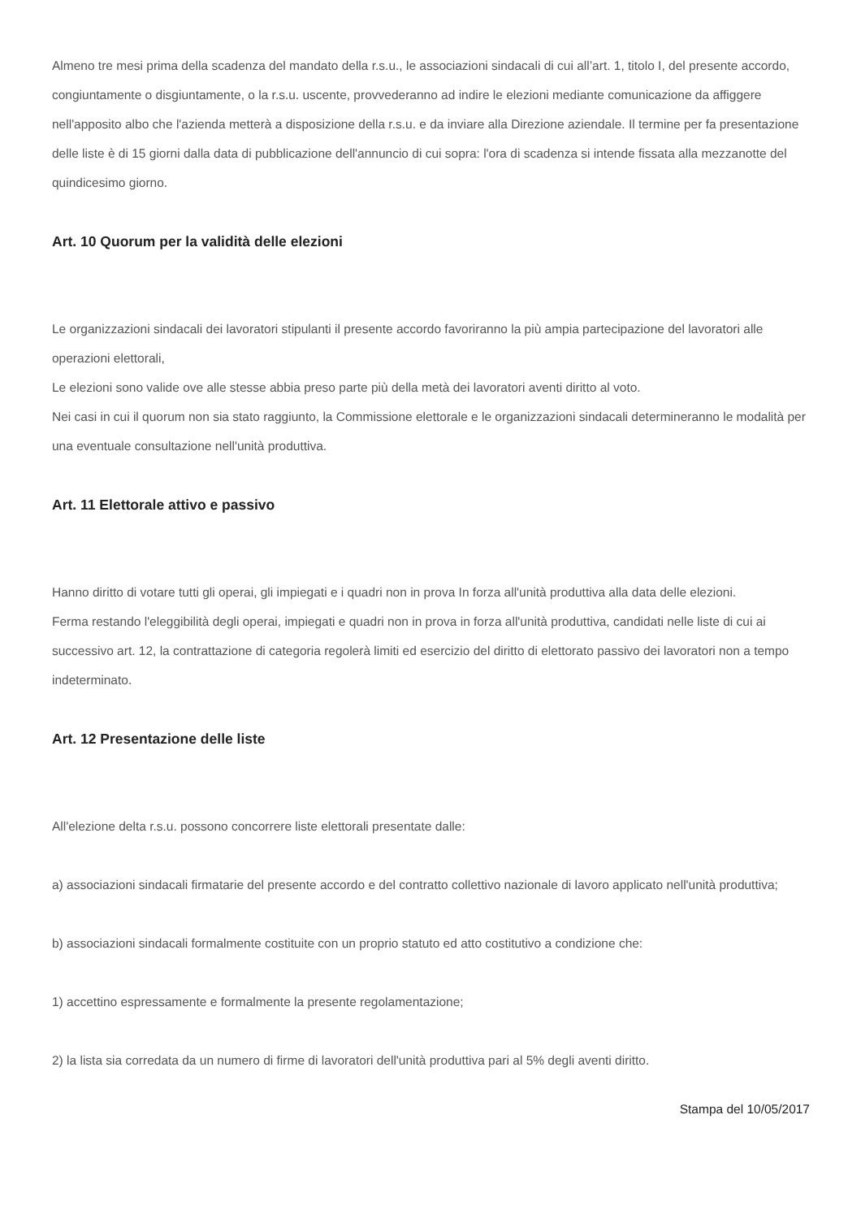Almeno tre mesi prima della scadenza del mandato della r.s.u., le associazioni sindacali di cui all’art. 1, titolo I, del presente accordo, congiuntamente o disgiuntamente, o la r.s.u. uscente, provvederanno ad indire le elezioni mediante comunicazione da affiggere nell'apposito albo che l'azienda metterà a disposizione della r.s.u. e da inviare alla Direzione aziendale. Il termine per fa presentazione delle liste è di 15 giorni dalla data di pubblicazione dell'annuncio di cui sopra: l'ora di scadenza si intende fissata alla mezzanotte del quindicesimo giorno.
Art. 10 Quorum per la validità delle elezioni
Le organizzazioni sindacali dei lavoratori stipulanti il presente accordo favoriranno la più ampia partecipazione del lavoratori alle operazioni elettorali,
Le elezioni sono valide ove alle stesse abbia preso parte più della metà dei lavoratori aventi diritto al voto.
Nei casi in cui il quorum non sia stato raggiunto, la Commissione elettorale e le organizzazioni sindacali determineranno le modalità per una eventuale consultazione nell'unità produttiva.
Art. 11 Elettorale attivo e passivo
Hanno diritto di votare tutti gli operai, gli impiegati e i quadri non in prova In forza all'unità produttiva alla data delle elezioni.
Ferma restando l'eleggibilità degli operai, impiegati e quadri non in prova in forza all'unità produttiva, candidati nelle liste di cui ai successivo art. 12, la contrattazione di categoria regolerà limiti ed esercizio del diritto di elettorato passivo dei lavoratori non a tempo indeterminato.
Art. 12 Presentazione delle liste
All'elezione delta r.s.u. possono concorrere liste elettorali presentate dalle:
a) associazioni sindacali firmatarie del presente accordo e del contratto collettivo nazionale di lavoro applicato nell'unità produttiva;
b) associazioni sindacali formalmente costituite con un proprio statuto ed atto costitutivo a condizione che:
1) accettino espressamente e formalmente la presente regolamentazione;
2) la lista sia corredata da un numero di firme di lavoratori dell'unità produttiva pari al 5% degli aventi diritto.
Stampa del 10/05/2017